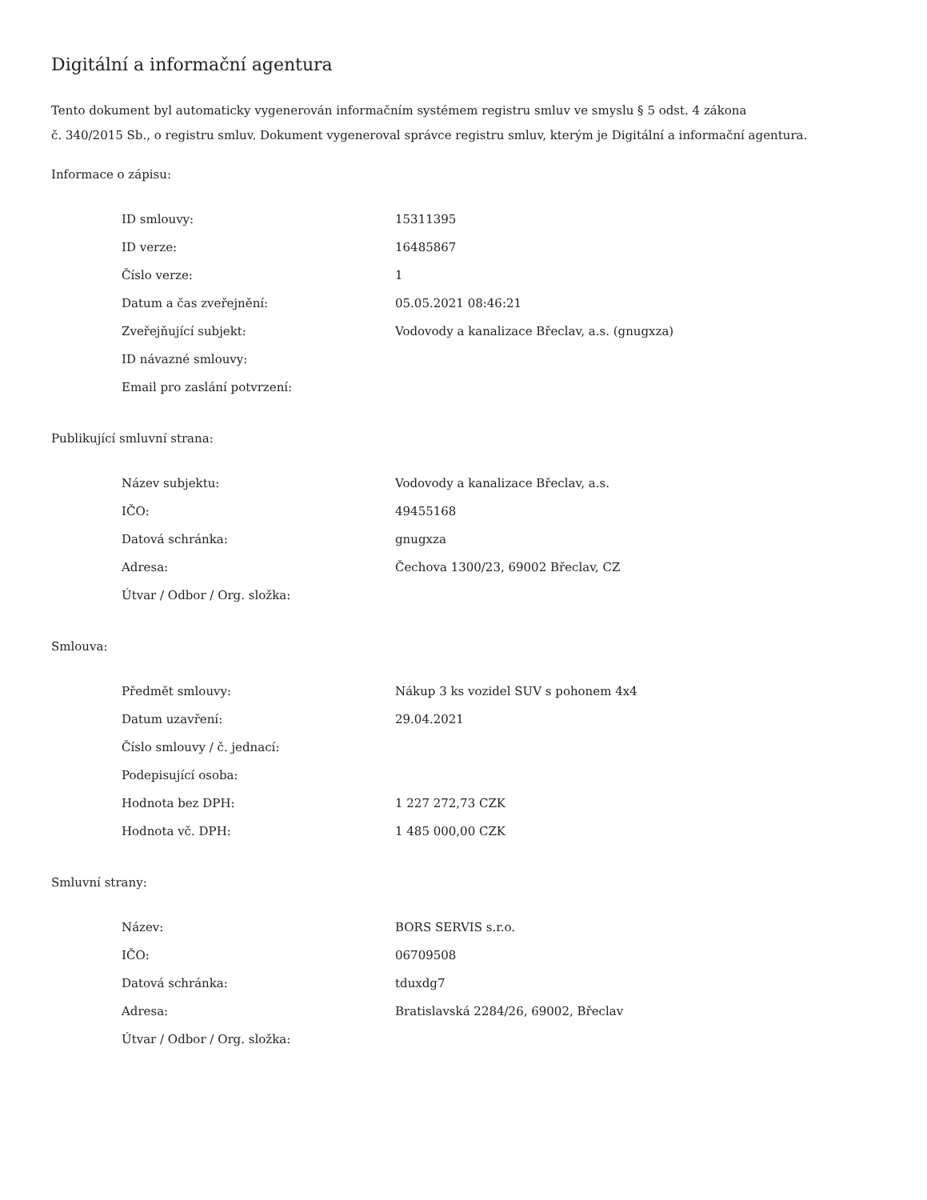Digitální a informační agentura
Tento dokument byl automaticky vygenerován informačním systémem registru smluv ve smyslu § 5 odst. 4 zákona
č. 340/2015 Sb., o registru smluv. Dokument vygeneroval správce registru smluv, kterým je Digitální a informační agentura.
Informace o zápisu:
| ID smlouvy: | 15311395 |
| ID verze: | 16485867 |
| Číslo verze: | 1 |
| Datum a čas zveřejnění: | 05.05.2021 08:46:21 |
| Zveřejňující subjekt: | Vodovody a kanalizace Břeclav, a.s. (gnugxza) |
| ID návazné smlouvy: | |
| Email pro zaslání potvrzení: | |
Publikující smluvní strana:
| Název subjektu: | Vodovody a kanalizace Břeclav, a.s. |
| IČO: | 49455168 |
| Datová schránka: | gnugxza |
| Adresa: | Čechova 1300/23, 69002 Břeclav, CZ |
| Útvar / Odbor / Org. složka: | |
Smlouva:
| Předmět smlouvy: | Nákup 3 ks vozidel SUV s pohonem 4x4 |
| Datum uzavření: | 29.04.2021 |
| Číslo smlouvy / č. jednací: | |
| Podepisující osoba: | |
| Hodnota bez DPH: | 1 227 272,73 CZK |
| Hodnota vč. DPH: | 1 485 000,00 CZK |
Smluvní strany:
| Název: | BORS SERVIS s.r.o. |
| IČO: | 06709508 |
| Datová schránka: | tduxdg7 |
| Adresa: | Bratislavská 2284/26, 69002, Břeclav |
| Útvar / Odbor / Org. složka: | |